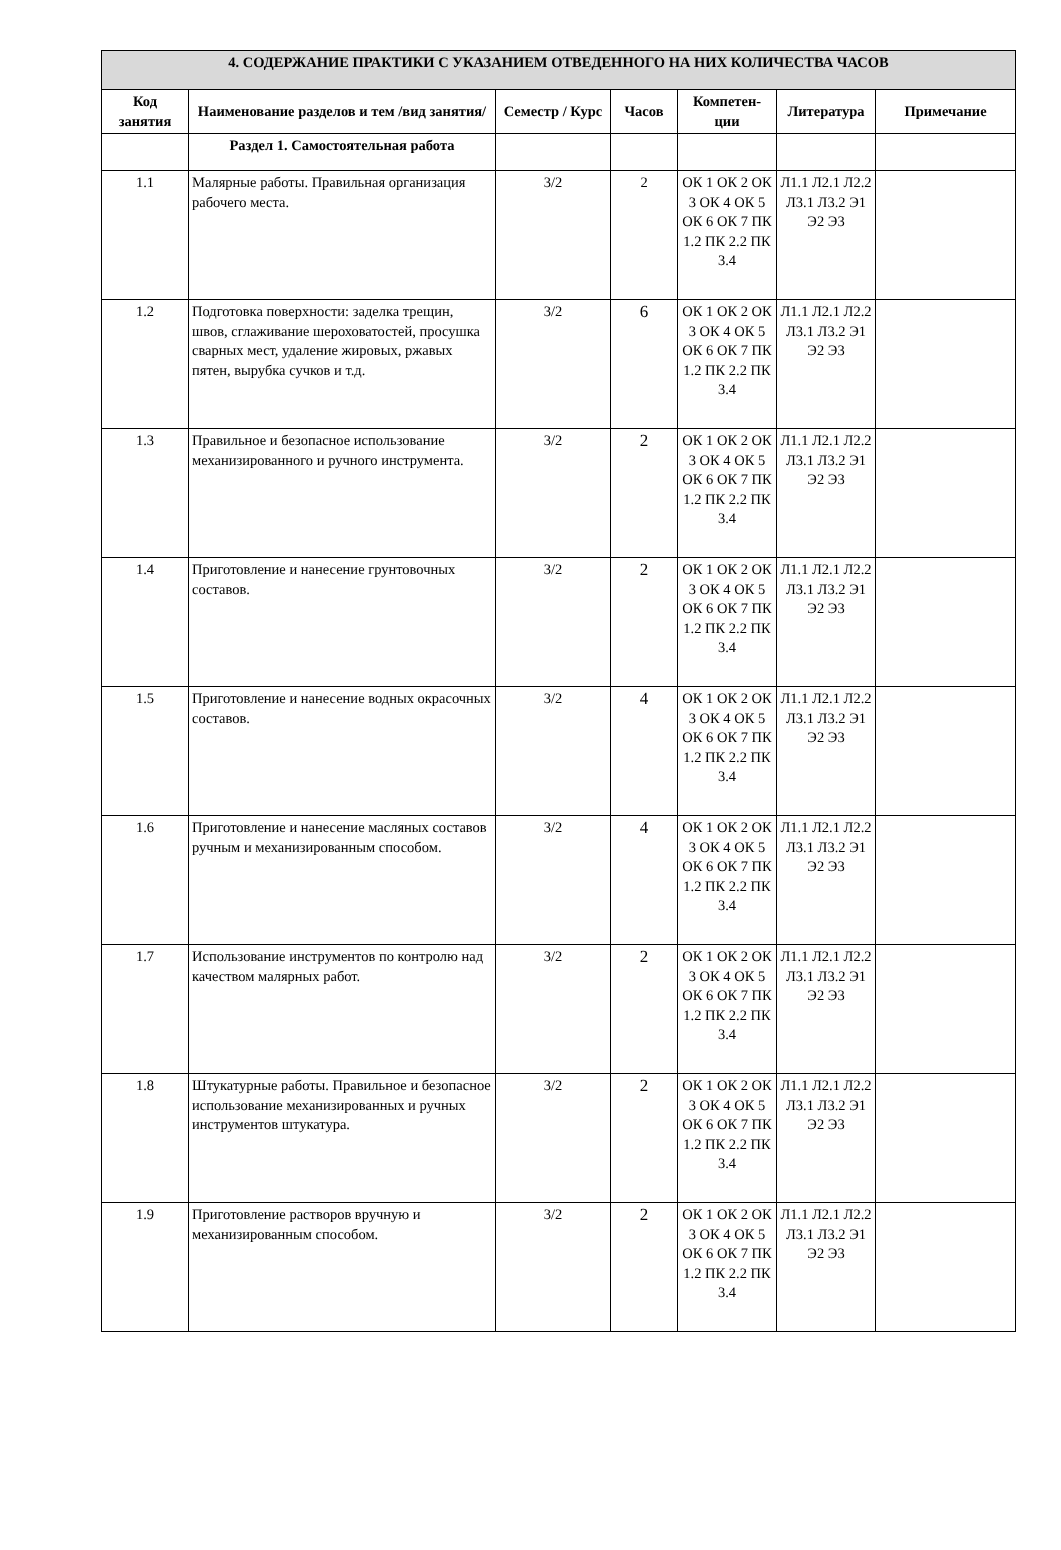| 4. СОДЕРЖАНИЕ ПРАКТИКИ С УКАЗАНИЕМ ОТВЕДЕННОГО НА НИХ КОЛИЧЕСТВА ЧАСОВ | | | | | | |
| --- | --- | --- | --- | --- | --- | --- |
| Код занятия | Наименование разделов и тем /вид занятия/ | Семестр / Курс | Часов | Компетен-ции | Литература | Примечание |
| | Раздел 1. Самостоятельная работа | | | | | |
| 1.1 | Малярные работы. Правильная организация рабочего места. | 3/2 | 2 | ОК 1 ОК 2 ОК 3 ОК 4 ОК 5 ОК 6 ОК 7 ПК 1.2 ПК 2.2 ПК 3.4 | Л1.1 Л2.1 Л2.2 Л3.1 Л3.2 Э1 Э2 Э3 | |
| 1.2 | Подготовка поверхности: заделка трещин, швов, сглаживание шероховатостей, просушка сварных мест, удаление жировых, ржавых пятен, вырубка сучков и т.д. | 3/2 | 6 | ОК 1 ОК 2 ОК 3 ОК 4 ОК 5 ОК 6 ОК 7 ПК 1.2 ПК 2.2 ПК 3.4 | Л1.1 Л2.1 Л2.2 Л3.1 Л3.2 Э1 Э2 Э3 | |
| 1.3 | Правильное и безопасное использование механизированного и ручного инструмента. | 3/2 | 2 | ОК 1 ОК 2 ОК 3 ОК 4 ОК 5 ОК 6 ОК 7 ПК 1.2 ПК 2.2 ПК 3.4 | Л1.1 Л2.1 Л2.2 Л3.1 Л3.2 Э1 Э2 Э3 | |
| 1.4 | Приготовление и нанесение грунтовочных составов. | 3/2 | 2 | ОК 1 ОК 2 ОК 3 ОК 4 ОК 5 ОК 6 ОК 7 ПК 1.2 ПК 2.2 ПК 3.4 | Л1.1 Л2.1 Л2.2 Л3.1 Л3.2 Э1 Э2 Э3 | |
| 1.5 | Приготовление и нанесение водных окрасочных составов. | 3/2 | 4 | ОК 1 ОК 2 ОК 3 ОК 4 ОК 5 ОК 6 ОК 7 ПК 1.2 ПК 2.2 ПК 3.4 | Л1.1 Л2.1 Л2.2 Л3.1 Л3.2 Э1 Э2 Э3 | |
| 1.6 | Приготовление и нанесение масляных составов ручным и механизированным способом. | 3/2 | 4 | ОК 1 ОК 2 ОК 3 ОК 4 ОК 5 ОК 6 ОК 7 ПК 1.2 ПК 2.2 ПК 3.4 | Л1.1 Л2.1 Л2.2 Л3.1 Л3.2 Э1 Э2 Э3 | |
| 1.7 | Использование инструментов по контролю над качеством малярных работ. | 3/2 | 2 | ОК 1 ОК 2 ОК 3 ОК 4 ОК 5 ОК 6 ОК 7 ПК 1.2 ПК 2.2 ПК 3.4 | Л1.1 Л2.1 Л2.2 Л3.1 Л3.2 Э1 Э2 Э3 | |
| 1.8 | Штукатурные работы. Правильное и безопасное использование механизированных и ручных инструментов штукатура. | 3/2 | 2 | ОК 1 ОК 2 ОК 3 ОК 4 ОК 5 ОК 6 ОК 7 ПК 1.2 ПК 2.2 ПК 3.4 | Л1.1 Л2.1 Л2.2 Л3.1 Л3.2 Э1 Э2 Э3 | |
| 1.9 | Приготовление растворов вручную и механизированным способом. | 3/2 | 2 | ОК 1 ОК 2 ОК 3 ОК 4 ОК 5 ОК 6 ОК 7 ПК 1.2 ПК 2.2 ПК 3.4 | Л1.1 Л2.1 Л2.2 Л3.1 Л3.2 Э1 Э2 Э3 | |